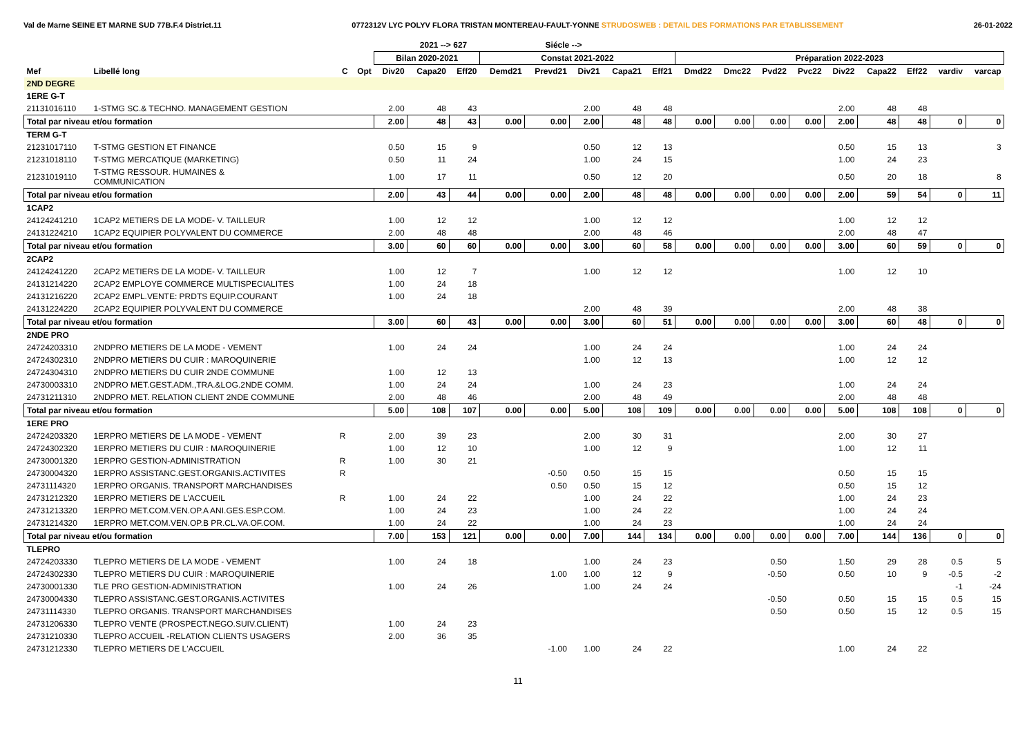Val de Marne SEINE ET MARNE SUD 77B.F.4 District.11 0772312V LYC POLYV FLORA TRISTAN MONTEREAU-FAULT-YONNE STRUDOSWEB : DETAIL DES FORMATIONS PAR ETABLISSEMENT 26-01-2022
| | | | | | 2021 --> 627 | | | Siécle --> | | | | | | | | | | | | | |
| --- | --- | --- | --- | --- | --- | --- | --- | --- | --- | --- | --- | --- | --- | --- | --- | --- | --- | --- | --- | --- | --- |
| | | | | Bilan 2020-2021 | | | Constat 2021-2022 | | | | | Préparation 2022-2023 | | | | | | | | | |
| Mef | Libellé long | C | Opt | Div20 | Capa20 | Eff20 | Demd21 | Prevd21 | Div21 | Capa21 | Eff21 | Dmd22 | Dmc22 | Pvd22 | Pvc22 | Div22 | Capa22 | Eff22 | vardiv | varcap | |
| 2ND DEGRE | | | | | | | | | | | | | | | | | | | | | |
| 1ERE G-T | | | | | | | | | | | | | | | | | | | | | |
| 21131016110 | 1-STMG SC.& TECHNO. MANAGEMENT GESTION | | | 2.00 | 48 | 43 | | | 2.00 | 48 | 48 | | | | | 2.00 | 48 | 48 | | | |
| Total par niveau et/ou formation | | | | 2.00 | 48 | 43 | 0.00 | 0.00 | 2.00 | 48 | 48 | 0.00 | 0.00 | 0.00 | 0.00 | 2.00 | 48 | 48 | 0 | 0 | |
| TERM G-T | | | | | | | | | | | | | | | | | | | | | |
| 21231017110 | T-STMG GESTION ET FINANCE | | | 0.50 | 15 | 9 | | | 0.50 | 12 | 13 | | | | | 0.50 | 15 | 13 | | 3 | |
| 21231018110 | T-STMG MERCATIQUE (MARKETING) | | | 0.50 | 11 | 24 | | | 1.00 | 24 | 15 | | | | | 1.00 | 24 | 23 | | | |
| 21231019110 | T-STMG RESSOUR. HUMAINES & COMMUNICATION | | | 1.00 | 17 | 11 | | | 0.50 | 12 | 20 | | | | | 0.50 | 20 | 18 | | 8 | |
| Total par niveau et/ou formation | | | | 2.00 | 43 | 44 | 0.00 | 0.00 | 2.00 | 48 | 48 | 0.00 | 0.00 | 0.00 | 0.00 | 2.00 | 59 | 54 | 0 | 11 | |
| 1CAP2 | | | | | | | | | | | | | | | | | | | | | |
| 24124241210 | 1CAP2 METIERS DE LA MODE- V. TAILLEUR | | | 1.00 | 12 | 12 | | | 1.00 | 12 | 12 | | | | | 1.00 | 12 | 12 | | | |
| 24131224210 | 1CAP2 EQUIPIER POLYVALENT DU COMMERCE | | | 2.00 | 48 | 48 | | | 2.00 | 48 | 46 | | | | | 2.00 | 48 | 47 | | | |
| Total par niveau et/ou formation | | | | 3.00 | 60 | 60 | 0.00 | 0.00 | 3.00 | 60 | 58 | 0.00 | 0.00 | 0.00 | 0.00 | 3.00 | 60 | 59 | 0 | 0 | |
| 2CAP2 | | | | | | | | | | | | | | | | | | | | | |
| 24124241220 | 2CAP2 METIERS DE LA MODE- V. TAILLEUR | | | 1.00 | 12 | 7 | | | 1.00 | 12 | 12 | | | | | 1.00 | 12 | 10 | | | |
| 24131214220 | 2CAP2 EMPLOYE COMMERCE MULTISPECIALITES | | | 1.00 | 24 | 18 | | | | | | | | | | | | | | | |
| 24131216220 | 2CAP2 EMPL.VENTE: PRDTS EQUIP.COURANT | | | 1.00 | 24 | 18 | | | | | | | | | | | | | | | |
| 24131224220 | 2CAP2 EQUIPIER POLYVALENT DU COMMERCE | | | | | | | | 2.00 | 48 | 39 | | | | | 2.00 | 48 | 38 | | | |
| Total par niveau et/ou formation | | | | 3.00 | 60 | 43 | 0.00 | 0.00 | 3.00 | 60 | 51 | 0.00 | 0.00 | 0.00 | 0.00 | 3.00 | 60 | 48 | 0 | 0 | |
| 2NDE PRO | | | | | | | | | | | | | | | | | | | | | |
| 24724203310 | 2NDPRO METIERS DE LA MODE - VEMENT | | | 1.00 | 24 | 24 | | | 1.00 | 24 | 24 | | | | | 1.00 | 24 | 24 | | | |
| 24724302310 | 2NDPRO METIERS DU CUIR : MAROQUINERIE | | | | | | | | 1.00 | 12 | 13 | | | | | 1.00 | 12 | 12 | | | |
| 24724304310 | 2NDPRO METIERS DU CUIR 2NDE COMMUNE | | | 1.00 | 12 | 13 | | | | | | | | | | | | | | | |
| 24730003310 | 2NDPRO MET.GEST.ADM.,TRA.&LOG.2NDE COMM. | | | 1.00 | 24 | 24 | | | 1.00 | 24 | 23 | | | | | 1.00 | 24 | 24 | | | |
| 24731211310 | 2NDPRO MET. RELATION CLIENT 2NDE COMMUNE | | | 2.00 | 48 | 46 | | | 2.00 | 48 | 49 | | | | | 2.00 | 48 | 48 | | | |
| Total par niveau et/ou formation | | | | 5.00 | 108 | 107 | 0.00 | 0.00 | 5.00 | 108 | 109 | 0.00 | 0.00 | 0.00 | 0.00 | 5.00 | 108 | 108 | 0 | 0 | |
| 1ERE PRO | | | | | | | | | | | | | | | | | | | | | |
| 24724203320 | 1ERPRO METIERS DE LA MODE - VEMENT | R | | 2.00 | 39 | 23 | | | 2.00 | 30 | 31 | | | | | 2.00 | 30 | 27 | | | |
| 24724302320 | 1ERPRO METIERS DU CUIR : MAROQUINERIE | | | 1.00 | 12 | 10 | | | 1.00 | 12 | 9 | | | | | 1.00 | 12 | 11 | | | |
| 24730001320 | 1ERPRO GESTION-ADMINISTRATION | R | | 1.00 | 30 | 21 | | | | | | | | | | | | | | | |
| 24730004320 | 1ERPRO ASSISTANC.GEST.ORGANIS.ACTIVITES | R | | | | | | -0.50 | 0.50 | 15 | 15 | | | | | 0.50 | 15 | 15 | | | |
| 24731114320 | 1ERPRO ORGANIS. TRANSPORT MARCHANDISES | | | | | | | 0.50 | 0.50 | 15 | 12 | | | | | 0.50 | 15 | 12 | | | |
| 24731212320 | 1ERPRO METIERS DE L'ACCUEIL | R | | 1.00 | 24 | 22 | | | 1.00 | 24 | 22 | | | | | 1.00 | 24 | 23 | | | |
| 24731213320 | 1ERPRO MET.COM.VEN.OP.A ANI.GES.ESP.COM. | | | 1.00 | 24 | 23 | | | 1.00 | 24 | 22 | | | | | 1.00 | 24 | 24 | | | |
| 24731214320 | 1ERPRO MET.COM.VEN.OP.B PR.CL.VA.OF.COM. | | | 1.00 | 24 | 22 | | | 1.00 | 24 | 23 | | | | | 1.00 | 24 | 24 | | | |
| Total par niveau et/ou formation | | | | 7.00 | 153 | 121 | 0.00 | 0.00 | 7.00 | 144 | 134 | 0.00 | 0.00 | 0.00 | 0.00 | 7.00 | 144 | 136 | 0 | 0 | |
| TLEPRO | | | | | | | | | | | | | | | | | | | | | |
| 24724203330 | TLEPRO METIERS DE LA MODE - VEMENT | | | 1.00 | 24 | 18 | | | 1.00 | 24 | 23 | | | 0.50 | | 1.50 | 29 | 28 | 0.5 | 5 | |
| 24724302330 | TLEPRO METIERS DU CUIR : MAROQUINERIE | | | | | | | 1.00 | 1.00 | 12 | 9 | | | -0.50 | | 0.50 | 10 | 9 | -0.5 | -2 | |
| 24730001330 | TLE PRO GESTION-ADMINISTRATION | | | 1.00 | 24 | 26 | | | 1.00 | 24 | 24 | | | | | | | | -1 | -24 | |
| 24730004330 | TLEPRO ASSISTANC.GEST.ORGANIS.ACTIVITES | | | | | | | | | | | | | -0.50 | | 0.50 | 15 | 15 | 0.5 | 15 | |
| 24731114330 | TLEPRO ORGANIS. TRANSPORT MARCHANDISES | | | | | | | | | | | | | 0.50 | | 0.50 | 15 | 12 | 0.5 | 15 | |
| 24731206330 | TLEPRO VENTE (PROSPECT.NEGO.SUIV.CLIENT) | | | 1.00 | 24 | 23 | | | | | | | | | | | | | | | |
| 24731210330 | TLEPRO ACCUEIL -RELATION CLIENTS USAGERS | | | 2.00 | 36 | 35 | | | | | | | | | | | | | | | |
| 24731212330 | TLEPRO METIERS DE L'ACCUEIL | | | | | | | -1.00 | 1.00 | 24 | 22 | | | | | 1.00 | 24 | 22 | | | |
11